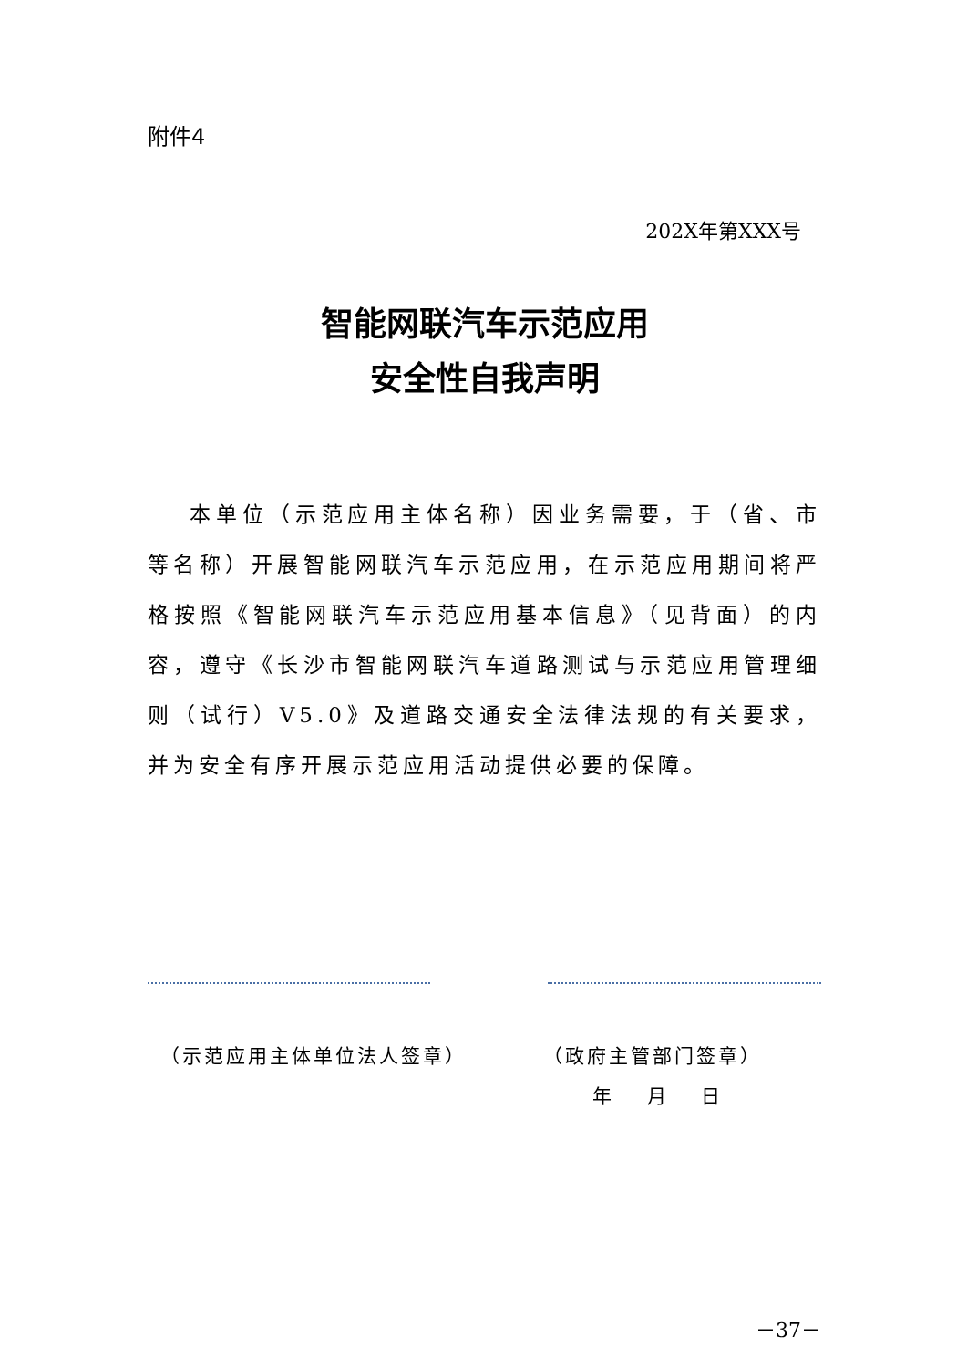附件4
202X年第XXX号
智能网联汽车示范应用
安全性自我声明
本单位（示范应用主体名称）因业务需要，于（省、市等名称）开展智能网联汽车示范应用，在示范应用期间将严格按照《智能网联汽车示范应用基本信息》（见背面）的内容，遵守《长沙市智能网联汽车道路测试与示范应用管理细则（试行）V5.0》及道路交通安全法律法规的有关要求，并为安全有序开展示范应用活动提供必要的保障。
（示范应用主体单位法人签章） （政府主管部门签章）
年 月 日
－37－